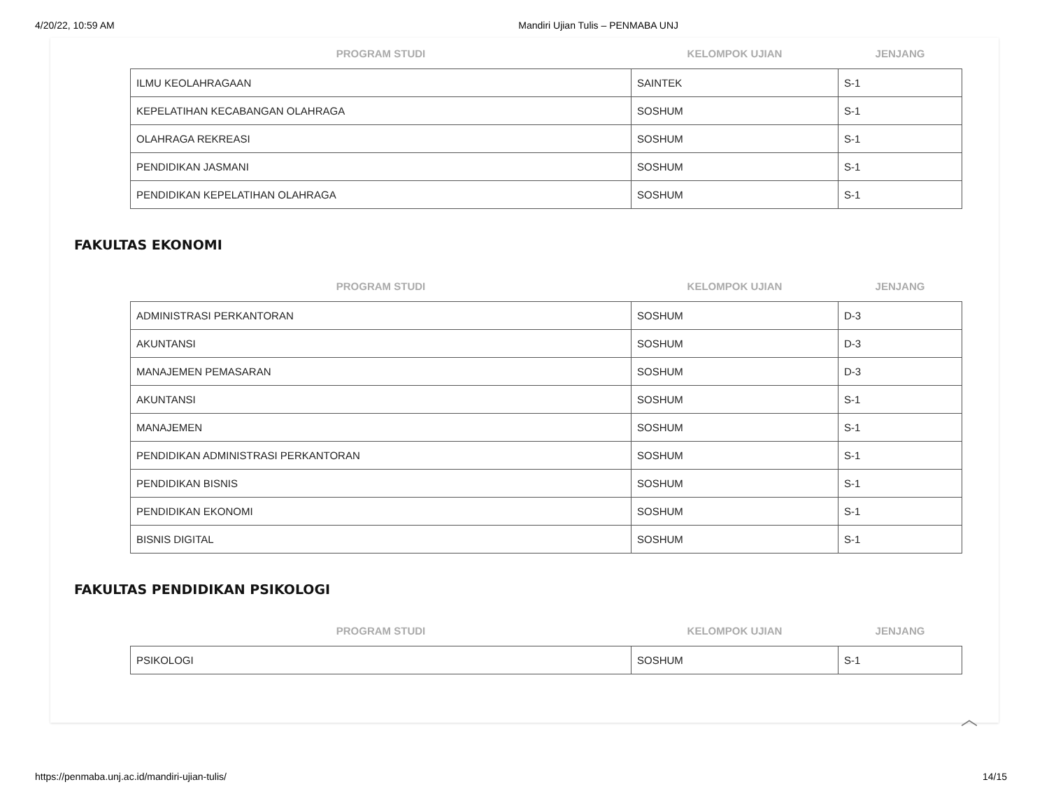4/20/22, 10:59 AM Mandiri Ujian Tulis – PENMABA UNJ
| PROGRAM STUDI | KELOMPOK UJIAN | JENJANG |
| --- | --- | --- |
| ILMU KEOLAHRAGAAN | SAINTEK | S-1 |
| KEPELATIHAN KECABANGAN OLAHRAGA | SOSHUM | S-1 |
| OLAHRAGA REKREASI | SOSHUM | S-1 |
| PENDIDIKAN JASMANI | SOSHUM | S-1 |
| PENDIDIKAN KEPELATIHAN OLAHRAGA | SOSHUM | S-1 |
FAKULTAS EKONOMI
| PROGRAM STUDI | KELOMPOK UJIAN | JENJANG |
| --- | --- | --- |
| ADMINISTRASI PERKANTORAN | SOSHUM | D-3 |
| AKUNTANSI | SOSHUM | D-3 |
| MANAJEMEN PEMASARAN | SOSHUM | D-3 |
| AKUNTANSI | SOSHUM | S-1 |
| MANAJEMEN | SOSHUM | S-1 |
| PENDIDIKAN ADMINISTRASI PERKANTORAN | SOSHUM | S-1 |
| PENDIDIKAN BISNIS | SOSHUM | S-1 |
| PENDIDIKAN EKONOMI | SOSHUM | S-1 |
| BISNIS DIGITAL | SOSHUM | S-1 |
FAKULTAS PENDIDIKAN PSIKOLOGI
| PROGRAM STUDI | KELOMPOK UJIAN | JENJANG |
| --- | --- | --- |
| PSIKOLOGI | SOSHUM | S-1 |
︿
https://penmaba.unj.ac.id/mandiri-ujian-tulis/ 14/15